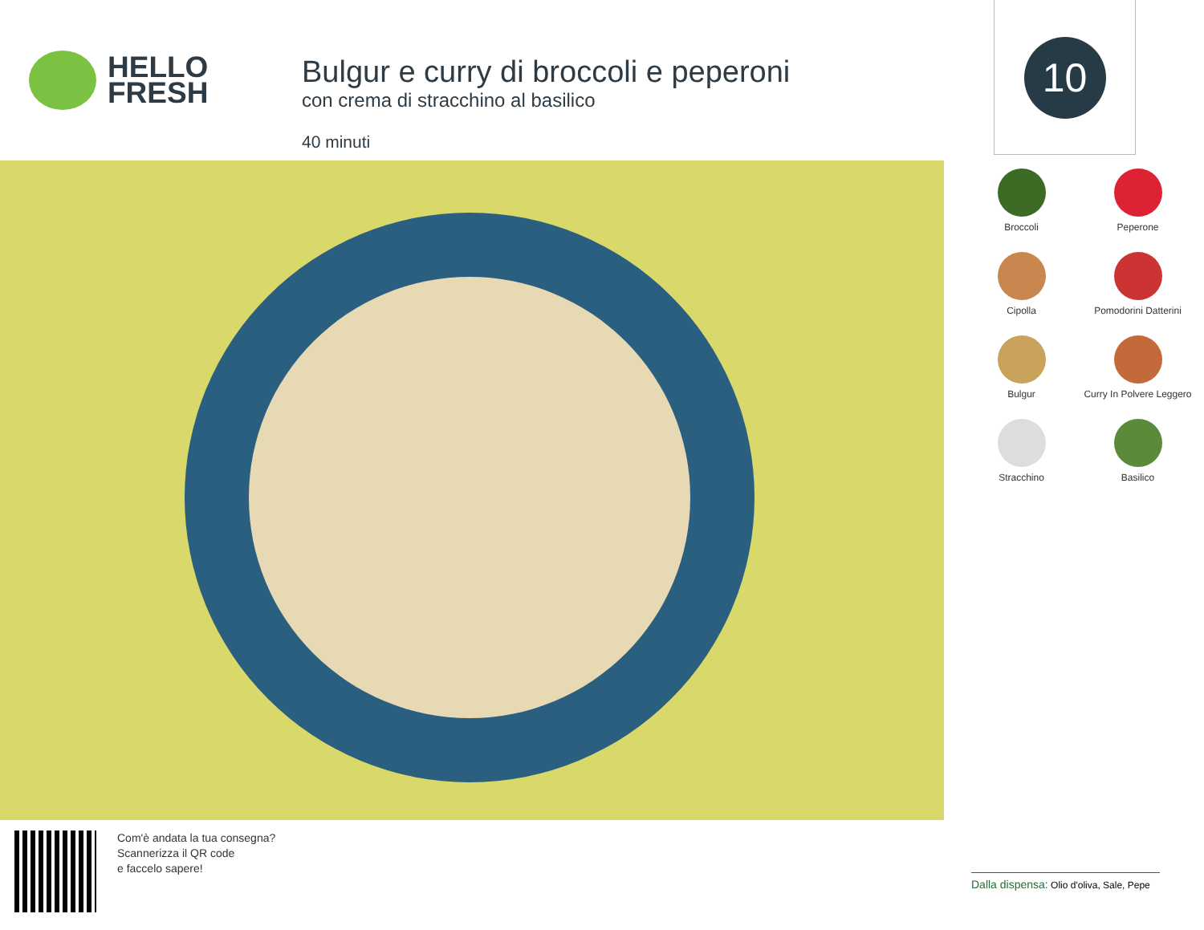HELLO
FRESH
Bulgur e curry di broccoli e peperoni
con crema di stracchino al basilico
40 minuti
10
Broccoli
Peperone
Cipolla
Pomodorini Datterini
Bulgur
Curry In Polvere Leggero
Stracchino
Basilico
Com'è andata la tua consegna?
Scannerizza il QR code
e faccelo sapere!
Dalla dispensa: Olio d'oliva, Sale, Pepe